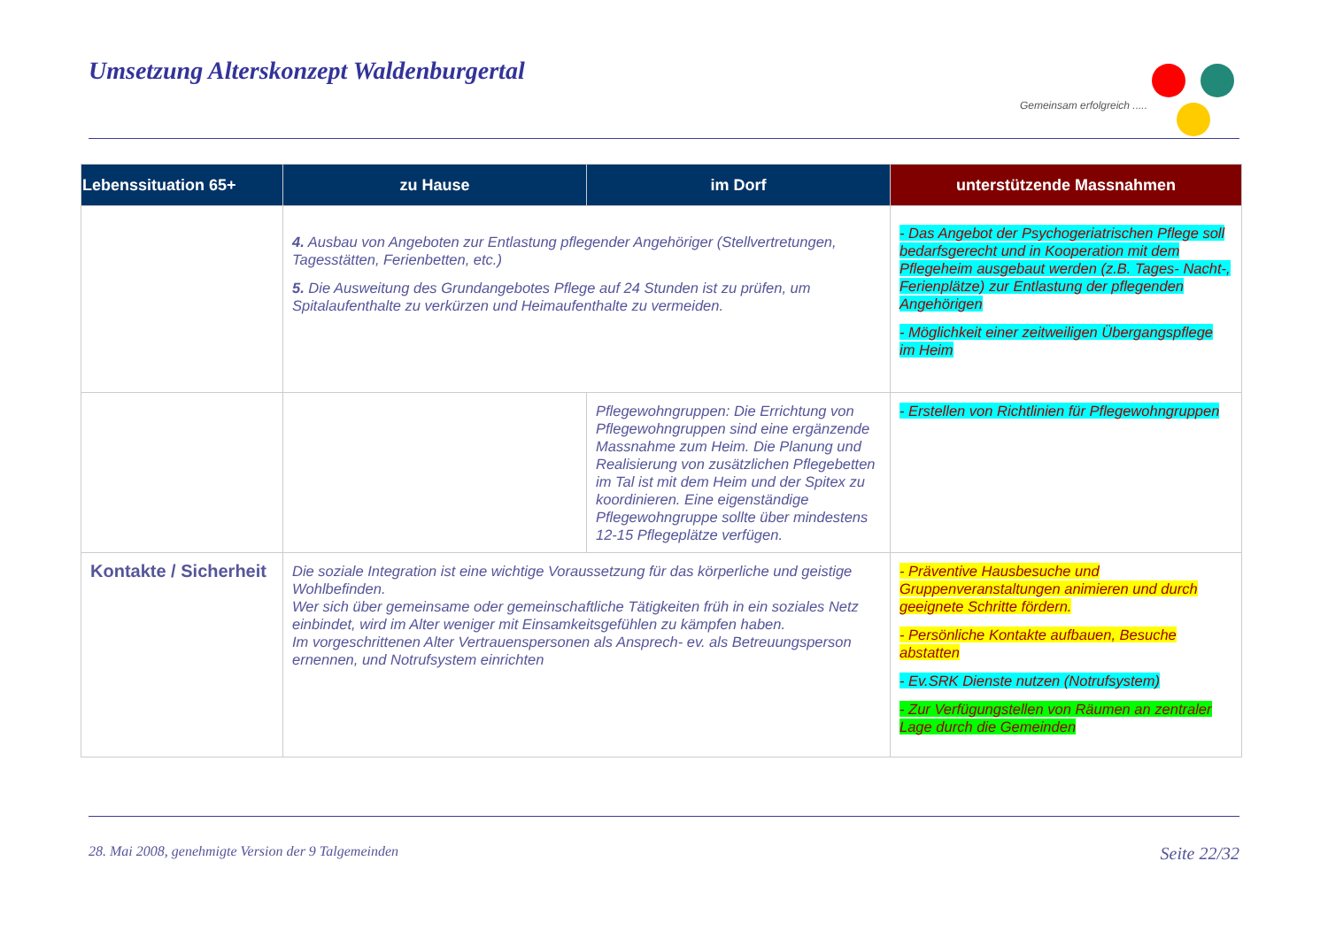Umsetzung Alterskonzept Waldenburgertal
Gemeinsam erfolgreich .....
| Lebenssituation 65+ | zu Hause | im Dorf | unterstützende Massnahmen |
| --- | --- | --- | --- |
| | 4. Ausbau von Angeboten zur Entlastung pflegender Angehöriger (Stellvertretungen, Tagesstätten, Ferienbetten, etc.) 5. Die Ausweitung des Grundangebotes Pflege auf 24 Stunden ist zu prüfen, um Spitalaufenthalte zu verkürzen und Heimaufenthalte zu vermeiden. | | - Das Angebot der Psychogeriatrischen Pflege soll bedarfsgerecht und in Kooperation mit dem Pflegeheim ausgebaut werden (z.B. Tages- Nacht-, Ferienplätze) zur Entlastung der pflegenden Angehörigen - Möglichkeit einer zeitweiligen Übergangspflege im Heim |
| | | Pflegewohngruppen: Die Errichtung von Pflegewohngruppen sind eine ergänzende Massnahme zum Heim. Die Planung und Realisierung von zusätzlichen Pflegebetten im Tal ist mit dem Heim und der Spitex zu koordinieren. Eine eigenständige Pflegewohngruppe sollte über mindestens 12-15 Pflegeplätze verfügen. | - Erstellen von Richtlinien für Pflegewohngruppen |
| Kontakte / Sicherheit | Die soziale Integration ist eine wichtige Voraussetzung für das körperliche und geistige Wohlbefinden. Wer sich über gemeinsame oder gemeinschaftliche Tätigkeiten früh in ein soziales Netz einbindet, wird im Alter weniger mit Einsamkeitsgefühlen zu kämpfen haben. Im vorgeschrittenen Alter Vertrauenspersonen als Ansprech- ev. als Betreuungsperson ernennen, und Notrufsystem einrichten | | - Präventive Hausbesuche und Gruppenveranstaltungen animieren und durch geeignete Schritte fördern. - Persönliche Kontakte aufbauen, Besuche abstatten - Ev.SRK Dienste nutzen (Notrufsystem) - Zur Verfügungstellen von Räumen an zentraler Lage durch die Gemeinden |
28. Mai 2008, genehmigte Version der 9 Talgemeinden Seite 22/32